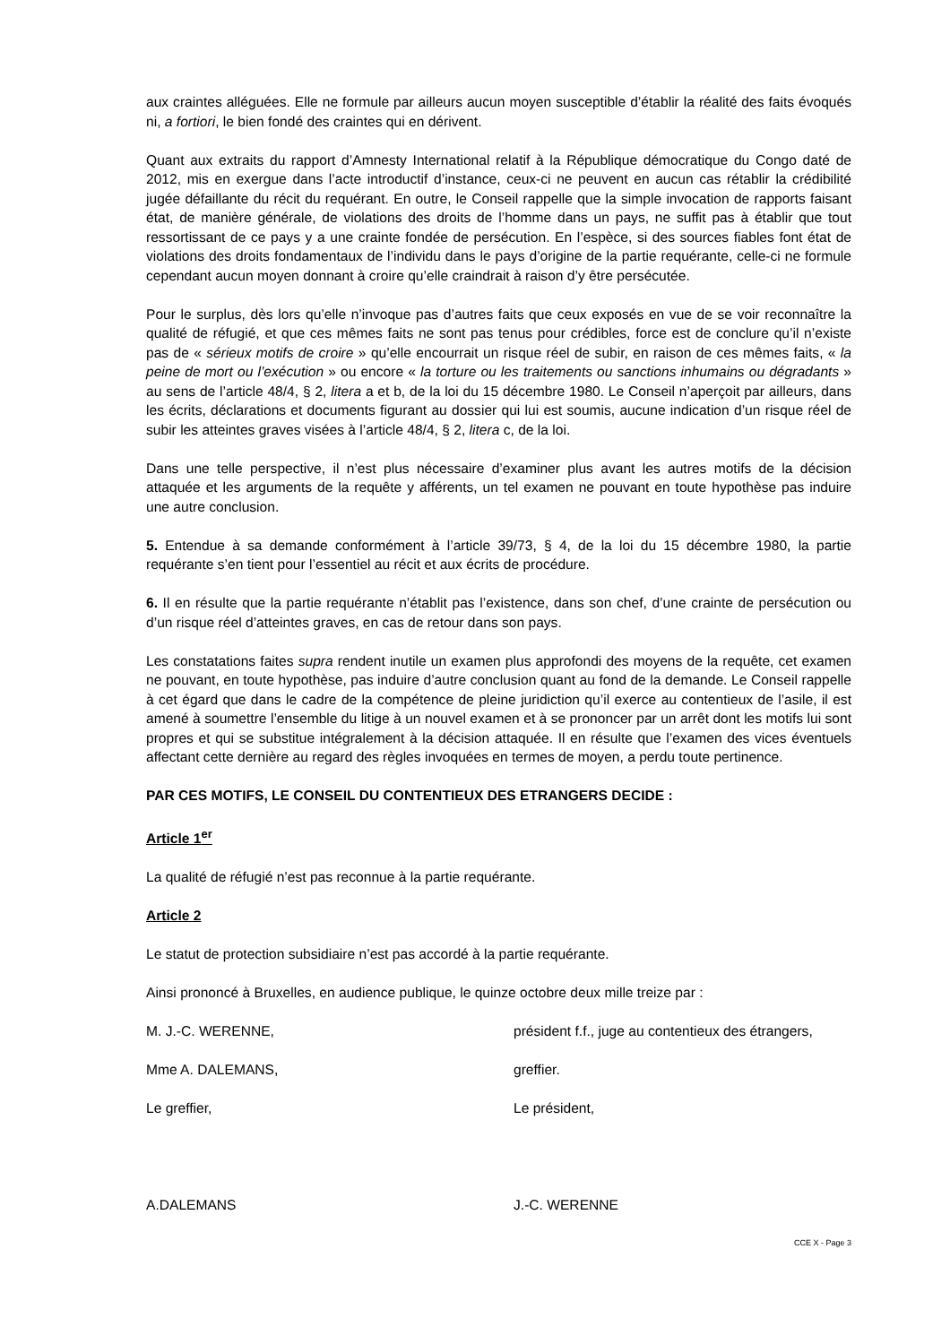aux craintes alléguées. Elle ne formule par ailleurs aucun moyen susceptible d’établir la réalité des faits évoqués ni, a fortiori, le bien fondé des craintes qui en dérivent.
Quant aux extraits du rapport d’Amnesty International relatif à la République démocratique du Congo daté de 2012, mis en exergue dans l’acte introductif d’instance, ceux-ci ne peuvent en aucun cas rétablir la crédibilité jugée défaillante du récit du requérant. En outre, le Conseil rappelle que la simple invocation de rapports faisant état, de manière générale, de violations des droits de l’homme dans un pays, ne suffit pas à établir que tout ressortissant de ce pays y a une crainte fondée de persécution. En l’espèce, si des sources fiables font état de violations des droits fondamentaux de l’individu dans le pays d’origine de la partie requérante, celle-ci ne formule cependant aucun moyen donnant à croire qu’elle craindrait à raison d’y être persécutée.
Pour le surplus, dès lors qu’elle n’invoque pas d’autres faits que ceux exposés en vue de se voir reconnaître la qualité de réfugié, et que ces mêmes faits ne sont pas tenus pour crédibles, force est de conclure qu’il n’existe pas de « sérieux motifs de croire » qu’elle encourrait un risque réel de subir, en raison de ces mêmes faits, « la peine de mort ou l’exécution » ou encore « la torture ou les traitements ou sanctions inhumains ou dégradants » au sens de l’article 48/4, § 2, litera a et b, de la loi du 15 décembre 1980. Le Conseil n’aperçoit par ailleurs, dans les écrits, déclarations et documents figurant au dossier qui lui est soumis, aucune indication d’un risque réel de subir les atteintes graves visées à l’article 48/4, § 2, litera c, de la loi.
Dans une telle perspective, il n’est plus nécessaire d’examiner plus avant les autres motifs de la décision attaquée et les arguments de la requête y afférents, un tel examen ne pouvant en toute hypothèse pas induire une autre conclusion.
5. Entendue à sa demande conformément à l’article 39/73, § 4, de la loi du 15 décembre 1980, la partie requérante s’en tient pour l’essentiel au récit et aux écrits de procédure.
6. Il en résulte que la partie requérante n’établit pas l’existence, dans son chef, d’une crainte de persécution ou d’un risque réel d’atteintes graves, en cas de retour dans son pays.
Les constatations faites supra rendent inutile un examen plus approfondi des moyens de la requête, cet examen ne pouvant, en toute hypothèse, pas induire d’autre conclusion quant au fond de la demande. Le Conseil rappelle à cet égard que dans le cadre de la compétence de pleine juridiction qu’il exerce au contentieux de l’asile, il est amené à soumettre l’ensemble du litige à un nouvel examen et à se prononcer par un arrêt dont les motifs lui sont propres et qui se substitue intégralement à la décision attaquée. Il en résulte que l’examen des vices éventuels affectant cette dernière au regard des règles invoquées en termes de moyen, a perdu toute pertinence.
PAR CES MOTIFS, LE CONSEIL DU CONTENTIEUX DES ETRANGERS DECIDE :
Article 1<sup>er</sup>
La qualité de réfugié n’est pas reconnue à la partie requérante.
Article 2
Le statut de protection subsidiaire n’est pas accordé à la partie requérante.
Ainsi prononcé à Bruxelles, en audience publique, le quinze octobre deux mille treize par :
M. J.-C. WERENNE, président f.f., juge au contentieux des étrangers,
Mme A. DALEMANS, greffier.
Le greffier, Le président,
A.DALEMANS J.-C. WERENNE
CCE X - Page 3